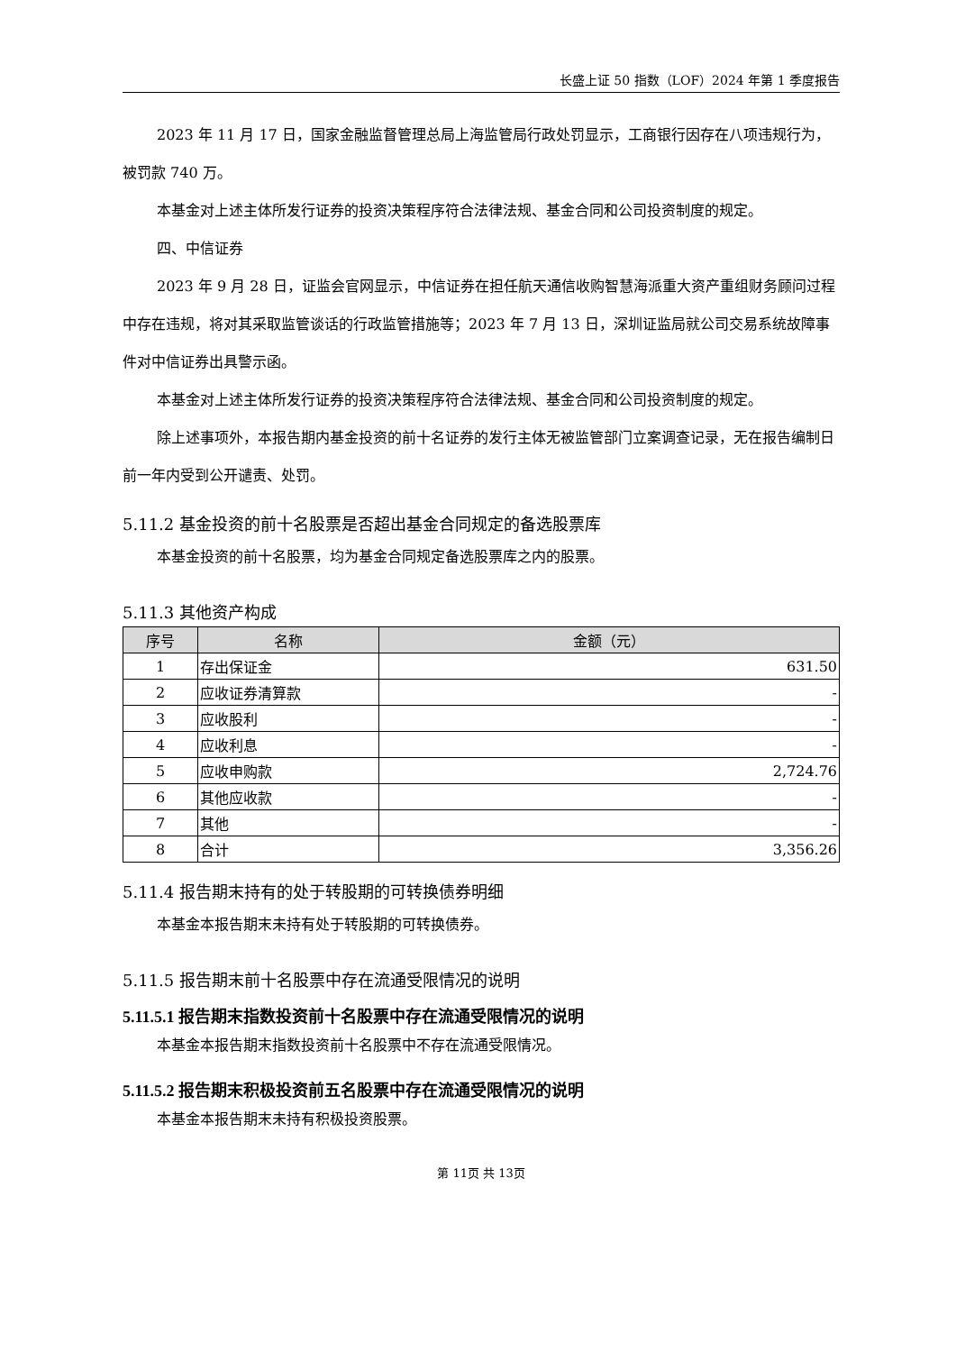长盛上证 50 指数（LOF）2024 年第 1 季度报告
2023 年 11 月 17 日，国家金融监督管理总局上海监管局行政处罚显示，工商银行因存在八项违规行为，被罚款 740 万。
本基金对上述主体所发行证券的投资决策程序符合法律法规、基金合同和公司投资制度的规定。
四、中信证券
2023 年 9 月 28 日，证监会官网显示，中信证券在担任航天通信收购智慧海派重大资产重组财务顾问过程中存在违规，将对其采取监管谈话的行政监管措施等；2023 年 7 月 13 日，深圳证监局就公司交易系统故障事件对中信证券出具警示函。
本基金对上述主体所发行证券的投资决策程序符合法律法规、基金合同和公司投资制度的规定。
除上述事项外，本报告期内基金投资的前十名证券的发行主体无被监管部门立案调查记录，无在报告编制日前一年内受到公开谴责、处罚。
5.11.2 基金投资的前十名股票是否超出基金合同规定的备选股票库
本基金投资的前十名股票，均为基金合同规定备选股票库之内的股票。
5.11.3 其他资产构成
| 序号 | 名称 | 金额（元） |
| --- | --- | --- |
| 1 | 存出保证金 | 631.50 |
| 2 | 应收证券清算款 | - |
| 3 | 应收股利 | - |
| 4 | 应收利息 | - |
| 5 | 应收申购款 | 2,724.76 |
| 6 | 其他应收款 | - |
| 7 | 其他 | - |
| 8 | 合计 | 3,356.26 |
5.11.4 报告期末持有的处于转股期的可转换债券明细
本基金本报告期末未持有处于转股期的可转换债券。
5.11.5 报告期末前十名股票中存在流通受限情况的说明
5.11.5.1 报告期末指数投资前十名股票中存在流通受限情况的说明
本基金本报告期末指数投资前十名股票中不存在流通受限情况。
5.11.5.2 报告期末积极投资前五名股票中存在流通受限情况的说明
本基金本报告期末未持有积极投资股票。
第 11页 共 13页